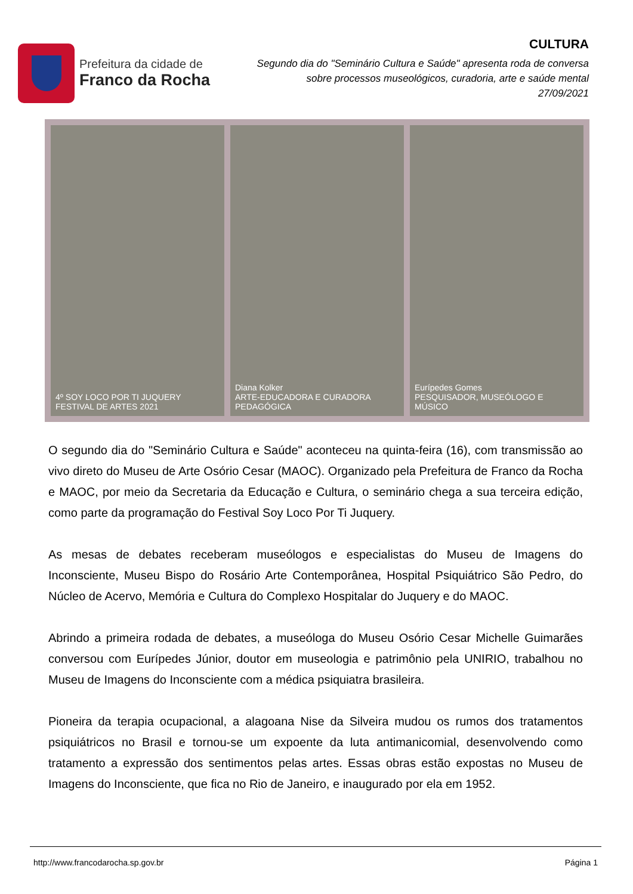Prefeitura da cidade de
Franco da Rocha
CULTURA
Segundo dia do "Seminário Cultura e Saúde" apresenta roda de conversa sobre processos museológicos, curadoria, arte e saúde mental
27/09/2021
4º SOY LOCO POR TI JUQUERY FESTIVAL DE ARTES 2021
Diana Kolker
ARTE-EDUCADORA E CURADORA PEDAGÓGICA
Eurípedes Gomes
PESQUISADOR, MUSEÓLOGO E MÚSICO
O segundo dia do "Seminário Cultura e Saúde" aconteceu na quinta-feira (16), com transmissão ao vivo direto do Museu de Arte Osório Cesar (MAOC). Organizado pela Prefeitura de Franco da Rocha e MAOC, por meio da Secretaria da Educação e Cultura, o seminário chega a sua terceira edição, como parte da programação do Festival Soy Loco Por Ti Juquery.
As mesas de debates receberam museólogos e especialistas do Museu de Imagens do Inconsciente, Museu Bispo do Rosário Arte Contemporânea, Hospital Psiquiátrico São Pedro, do Núcleo de Acervo, Memória e Cultura do Complexo Hospitalar do Juquery e do MAOC.
Abrindo a primeira rodada de debates, a museóloga do Museu Osório Cesar Michelle Guimarães conversou com Eurípedes Júnior, doutor em museologia e patrimônio pela UNIRIO, trabalhou no Museu de Imagens do Inconsciente com a médica psiquiatra brasileira.
Pioneira da terapia ocupacional, a alagoana Nise da Silveira mudou os rumos dos tratamentos psiquiátricos no Brasil e tornou-se um expoente da luta antimanicomial, desenvolvendo como tratamento a expressão dos sentimentos pelas artes. Essas obras estão expostas no Museu de Imagens do Inconsciente, que fica no Rio de Janeiro, e inaugurado por ela em 1952.
http://www.francodarocha.sp.gov.br Página 1